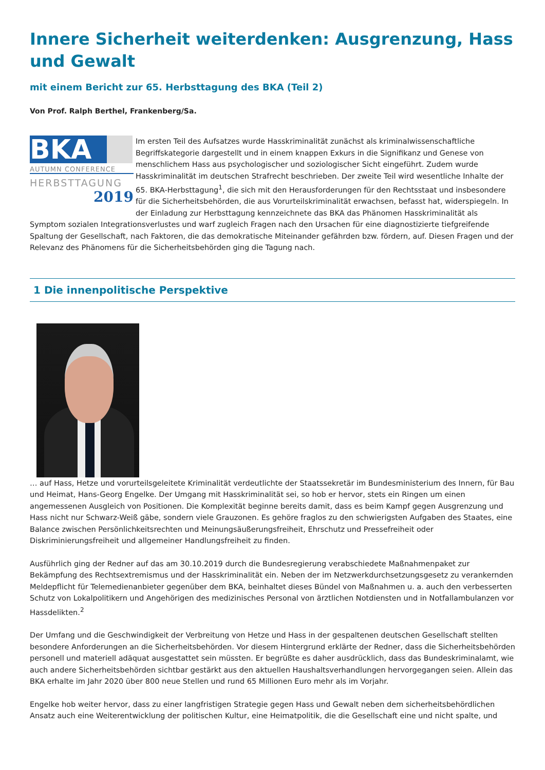Innere Sicherheit weiterdenken: Ausgrenzung, Hass und Gewalt
mit einem Bericht zur 65. Herbsttagung des BKA (Teil 2)
Von Prof. Ralph Berthel, Frankenberg/Sa.
BKA
AUTUMN CONFERENCE
HERBSTTAGUNG
2019
Im ersten Teil des Aufsatzes wurde Hasskriminalität zunächst als kriminalwissenschaftliche Begriffskategorie dargestellt und in einem knappen Exkurs in die Signifikanz und Genese von menschlichem Hass aus psychologischer und soziologischer Sicht eingeführt. Zudem wurde Hasskriminalität im deutschen Strafrecht beschrieben. Der zweite Teil wird wesentliche Inhalte der 65. BKA-Herbsttagung<sup>1</sup>, die sich mit den Herausforderungen für den Rechtsstaat und insbesondere für die Sicherheitsbehörden, die aus Vorurteilskriminalität erwachsen, befasst hat, widerspiegeln. In der Einladung zur Herbsttagung kennzeichnete das BKA das Phänomen Hasskriminalität als Symptom sozialen Integrationsverlustes und warf zugleich Fragen nach den Ursachen für eine diagnostizierte tiefgreifende Spaltung der Gesellschaft, nach Faktoren, die das demokratische Miteinander gefährden bzw. fördern, auf. Diesen Fragen und der Relevanz des Phänomens für die Sicherheitsbehörden ging die Tagung nach.
1 Die innenpolitische Perspektive
… auf Hass, Hetze und vorurteilsgeleitete Kriminalität verdeutlichte der Staatssekretär im Bundesministerium des Innern, für Bau und Heimat, Hans-Georg Engelke. Der Umgang mit Hasskriminalität sei, so hob er hervor, stets ein Ringen um einen angemessenen Ausgleich von Positionen. Die Komplexität beginne bereits damit, dass es beim Kampf gegen Ausgrenzung und Hass nicht nur Schwarz-Weiß gäbe, sondern viele Grauzonen. Es gehöre fraglos zu den schwierigsten Aufgaben des Staates, eine Balance zwischen Persönlichkeitsrechten und Meinungsäußerungsfreiheit, Ehrschutz und Pressefreiheit oder Diskriminierungsfreiheit und allgemeiner Handlungsfreiheit zu finden.
Ausführlich ging der Redner auf das am 30.10.2019 durch die Bundesregierung verabschiedete Maßnahmenpaket zur Bekämpfung des Rechtsextremismus und der Hasskriminalität ein. Neben der im Netzwerkdurchsetzungsgesetz zu verankernden Meldepflicht für Telemedienanbieter gegenüber dem BKA, beinhaltet dieses Bündel von Maßnahmen u. a. auch den verbesserten Schutz von Lokalpolitikern und Angehörigen des medizinisches Personal von ärztlichen Notdiensten und in Notfallambulanzen vor Hassdelikten.<sup>2</sup>
Der Umfang und die Geschwindigkeit der Verbreitung von Hetze und Hass in der gespaltenen deutschen Gesellschaft stellten besondere Anforderungen an die Sicherheitsbehörden. Vor diesem Hintergrund erklärte der Redner, dass die Sicherheitsbehörden personell und materiell adäquat ausgestattet sein müssten. Er begrüßte es daher ausdrücklich, dass das Bundeskriminalamt, wie auch andere Sicherheitsbehörden sichtbar gestärkt aus den aktuellen Haushaltsverhandlungen hervorgegangen seien. Allein das BKA erhalte im Jahr 2020 über 800 neue Stellen und rund 65 Millionen Euro mehr als im Vorjahr.
Engelke hob weiter hervor, dass zu einer langfristigen Strategie gegen Hass und Gewalt neben dem sicherheitsbehördlichen Ansatz auch eine Weiterentwicklung der politischen Kultur, eine Heimatpolitik, die die Gesellschaft eine und nicht spalte, und